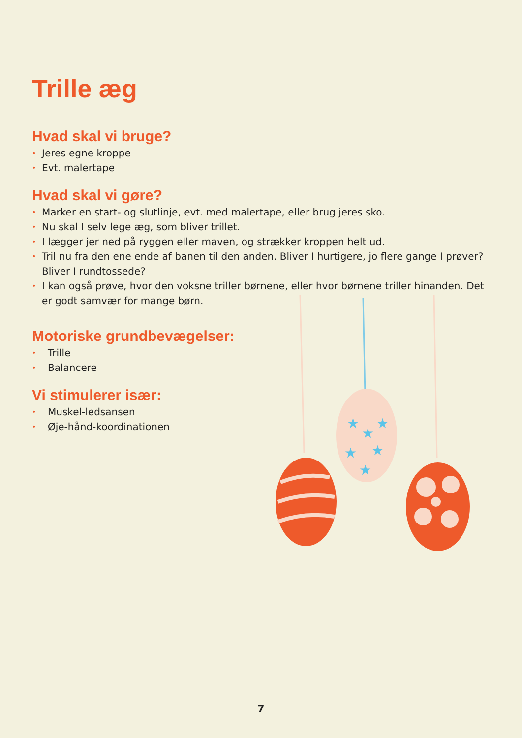Trille æg
Hvad skal vi bruge?
• Jeres egne kroppe
• Evt. malertape
Hvad skal vi gøre?
• Marker en start- og slutlinje, evt. med malertape, eller brug jeres sko.
• Nu skal I selv lege æg, som bliver trillet.
• I lægger jer ned på ryggen eller maven, og strækker kroppen helt ud.
• Tril nu fra den ene ende af banen til den anden. Bliver I hurtigere, jo flere gange I prøver? Bliver I rundtossede?
• I kan også prøve, hvor den voksne triller børnene, eller hvor børnene triller hinanden. Det er godt samvær for mange børn.
Motoriske grundbevægelser:
• Trille
• Balancere
Vi stimulerer især:
• Muskel-ledsansen
• Øje-hånd-koordinationen
★
★
★
★
★
★
7